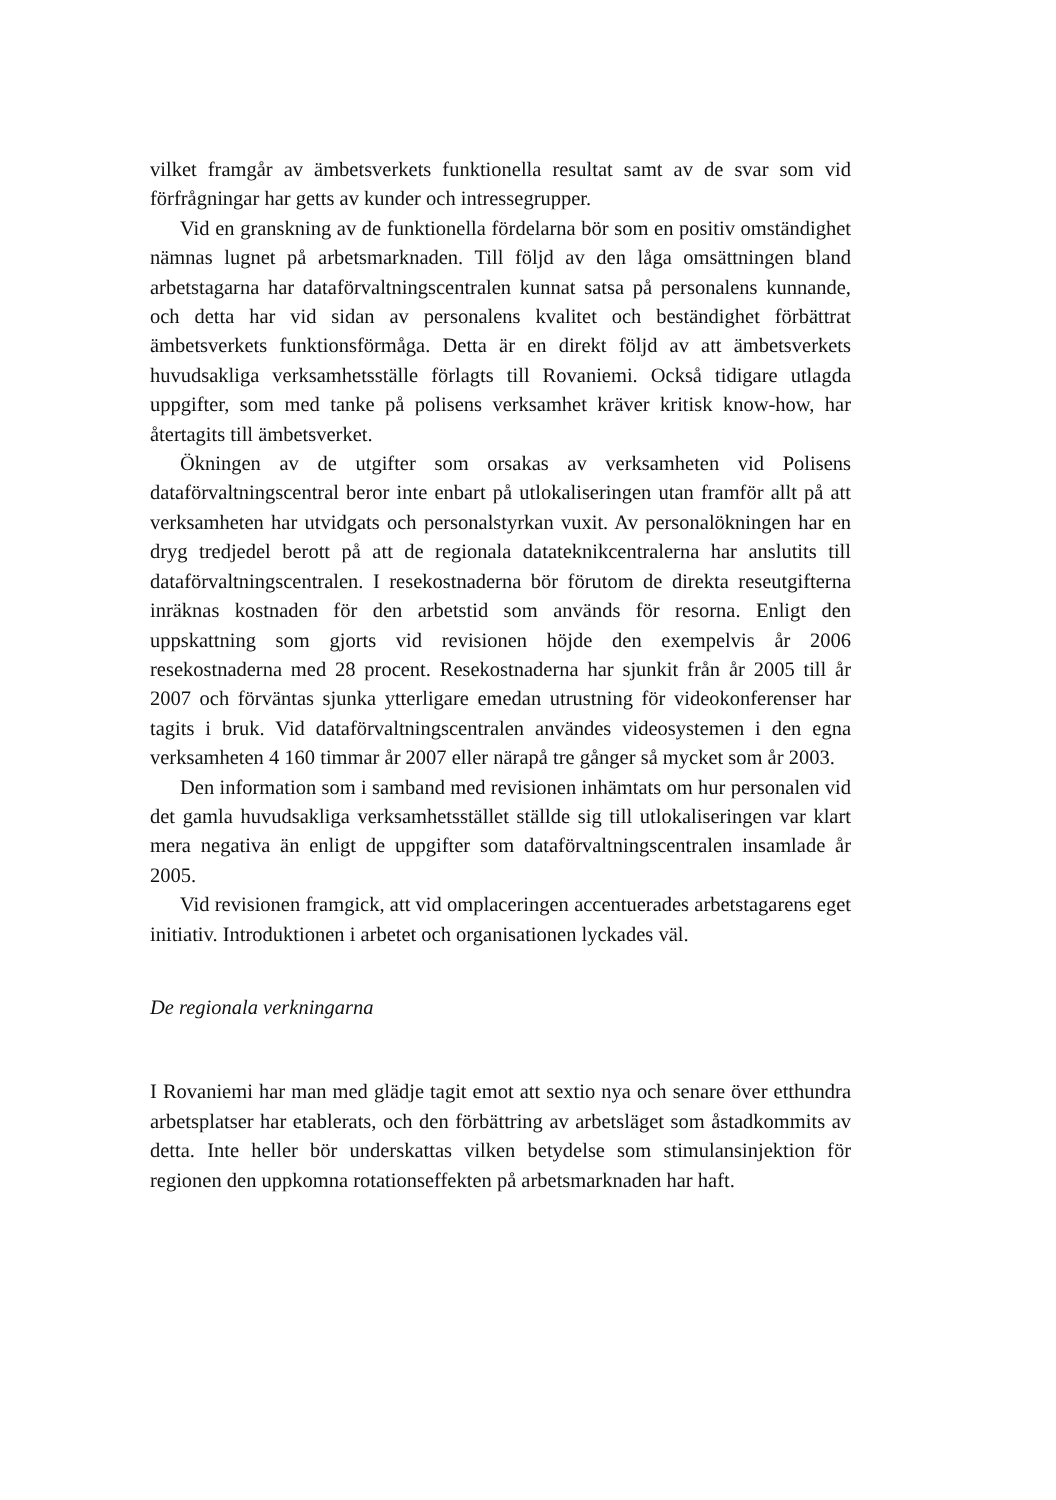vilket framgår av ämbetsverkets funktionella resultat samt av de svar som vid förfrågningar har getts av kunder och intressegrupper.
Vid en granskning av de funktionella fördelarna bör som en positiv omständighet nämnas lugnet på arbetsmarknaden. Till följd av den låga omsättningen bland arbetstagarna har dataförvaltningscentralen kunnat satsa på personalens kunnande, och detta har vid sidan av personalens kvalitet och beständighet förbättrat ämbetsverkets funktionsförmåga. Detta är en direkt följd av att ämbetsverkets huvudsakliga verksamhetsställe förlagts till Rovaniemi. Också tidigare utlagda uppgifter, som med tanke på polisens verksamhet kräver kritisk know-how, har återtagits till ämbetsverket.
Ökningen av de utgifter som orsakas av verksamheten vid Polisens dataförvaltningscentral beror inte enbart på utlokaliseringen utan framför allt på att verksamheten har utvidgats och personalstyrkan vuxit. Av personalökningen har en dryg tredjedel berott på att de regionala datateknikcentralerna har anslutits till dataförvaltningscentralen. I resekostnaderna bör förutom de direkta reseutgifterna inräknas kostnaden för den arbetstid som används för resorna. Enligt den uppskattning som gjorts vid revisionen höjde den exempelvis år 2006 resekostnaderna med 28 procent. Resekostnaderna har sjunkit från år 2005 till år 2007 och förväntas sjunka ytterligare emedan utrustning för videokonferenser har tagits i bruk. Vid dataförvaltningscentralen användes videosystemen i den egna verksamheten 4 160 timmar år 2007 eller närapå tre gånger så mycket som år 2003.
Den information som i samband med revisionen inhämtats om hur personalen vid det gamla huvudsakliga verksamhetsstället ställde sig till utlokaliseringen var klart mera negativa än enligt de uppgifter som dataförvaltningscentralen insamlade år 2005.
Vid revisionen framgick, att vid omplaceringen accentuerades arbetstagarens eget initiativ. Introduktionen i arbetet och organisationen lyckades väl.
De regionala verkningarna
I Rovaniemi har man med glädje tagit emot att sextio nya och senare över etthundra arbetsplatser har etablerats, och den förbättring av arbetsläget som åstadkommits av detta. Inte heller bör underskattas vilken betydelse som stimulansinjektion för regionen den uppkomna rotationseffekten på arbetsmarknaden har haft.